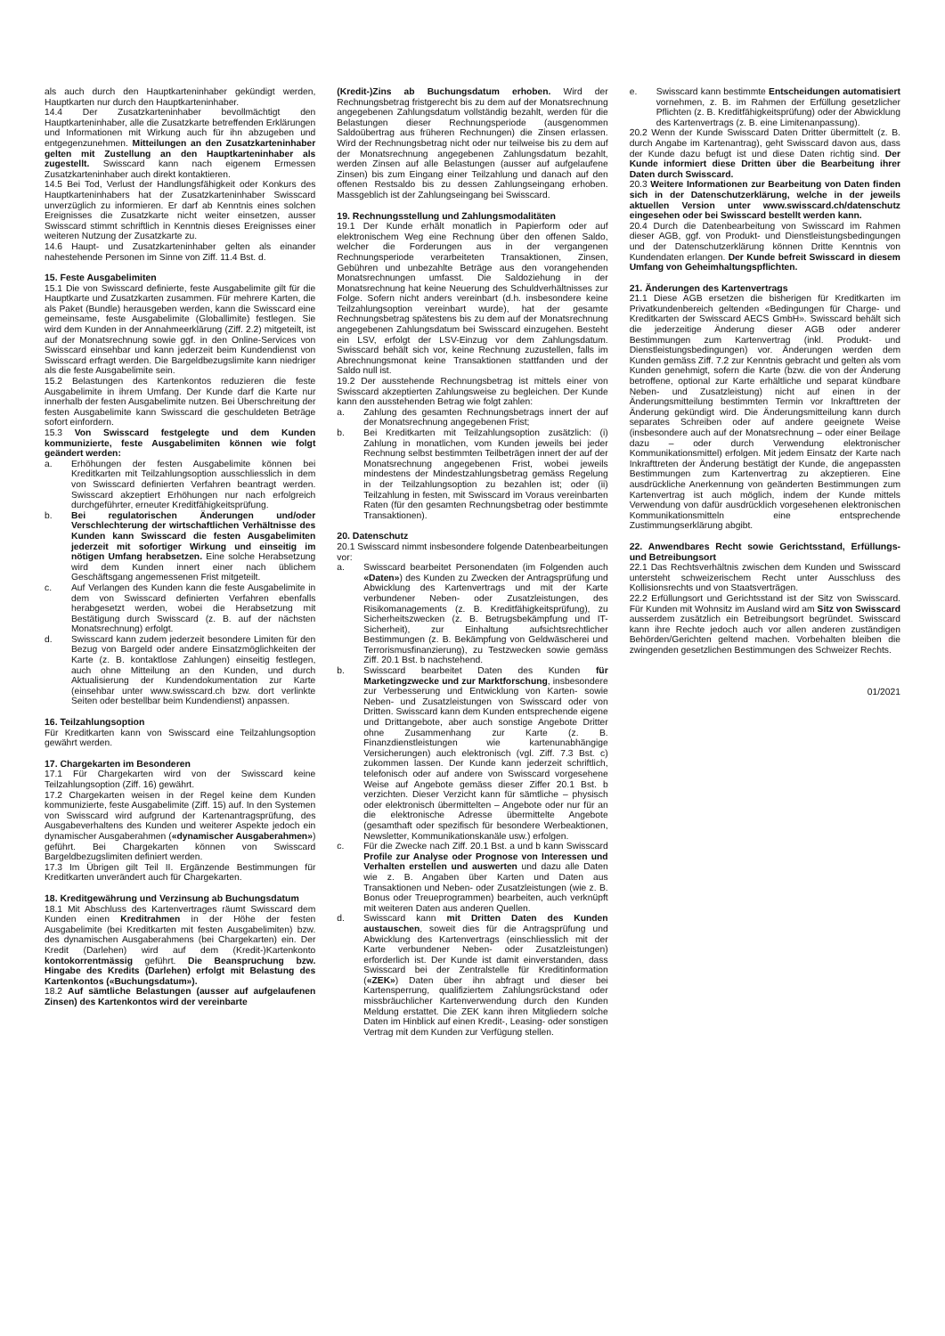als auch durch den Hauptkarteninhaber gekündigt werden, Hauptkarten nur durch den Hauptkarteninhaber.
14.4 Der Zusatzkarteninhaber bevollmächtigt den Hauptkarteninhaber, alle die Zusatzkarte betreffenden Erklärungen und Informationen mit Wirkung auch für ihn abzugeben und entgegenzunehmen. Mitteilungen an den Zusatzkarteninhaber gelten mit Zustellung an den Hauptkarteninhaber als zugestellt. Swisscard kann nach eigenem Ermessen Zusatzkarteninhaber auch direkt kontaktieren.
14.5 Bei Tod, Verlust der Handlungsfähigkeit oder Konkurs des Hauptkarteninhabers hat der Zusatzkarteninhaber Swisscard unverzüglich zu informieren. Er darf ab Kenntnis eines solchen Ereignisses die Zusatzkarte nicht weiter einsetzen, ausser Swisscard stimmt schriftlich in Kenntnis dieses Ereignisses einer weiteren Nutzung der Zusatzkarte zu.
14.6 Haupt- und Zusatzkarteninhaber gelten als einander nahestehende Personen im Sinne von Ziff. 11.4 Bst. d.
15. Feste Ausgabelimiten
15.1 Die von Swisscard definierte, feste Ausgabelimite gilt für die Hauptkarte und Zusatzkarten zusammen. Für mehrere Karten, die als Paket (Bundle) herausgeben werden, kann die Swisscard eine gemeinsame, feste Ausgabelimite (Globallimite) festlegen. Sie wird dem Kunden in der Annahmeerklärung (Ziff. 2.2) mitgeteilt, ist auf der Monatsrechnung sowie ggf. in den Online-Services von Swisscard einsehbar und kann jederzeit beim Kundendienst von Swisscard erfragt werden. Die Bargeldbezugslimite kann niedriger als die feste Ausgabelimite sein.
15.2 Belastungen des Kartenkontos reduzieren die feste Ausgabelimite in ihrem Umfang. Der Kunde darf die Karte nur innerhalb der festen Ausgabelimite nutzen. Bei Überschreitung der festen Ausgabelimite kann Swisscard die geschuldeten Beträge sofort einfordern.
15.3 Von Swisscard festgelegte und dem Kunden kommunizierte, feste Ausgabelimiten können wie folgt geändert werden:
a. Erhöhungen der festen Ausgabelimite können bei Kreditkarten mit Teilzahlungsoption ausschliesslich in dem von Swisscard definierten Verfahren beantragt werden. Swisscard akzeptiert Erhöhungen nur nach erfolgreich durchgeführter, erneuter Kreditfähigkeitsprüfung.
b. Bei regulatorischen Änderungen und/oder Verschlechterung der wirtschaftlichen Verhältnisse des Kunden kann Swisscard die festen Ausgabelimiten jederzeit mit sofortiger Wirkung und einseitig im nötigen Umfang herabsetzen. Eine solche Herabsetzung wird dem Kunden innert einer nach üblichem Geschäftsgang angemessenen Frist mitgeteilt.
c. Auf Verlangen des Kunden kann die feste Ausgabelimite in dem von Swisscard definierten Verfahren ebenfalls herabgesetzt werden, wobei die Herabsetzung mit Bestätigung durch Swisscard (z. B. auf der nächsten Monatsrechnung) erfolgt.
d. Swisscard kann zudem jederzeit besondere Limiten für den Bezug von Bargeld oder andere Einsatzmöglichkeiten der Karte (z. B. kontaktlose Zahlungen) einseitig festlegen, auch ohne Mitteilung an den Kunden, und durch Aktualisierung der Kundendokumentation zur Karte (einsehbar unter www.swisscard.ch bzw. dort verlinkte Seiten oder bestellbar beim Kundendienst) anpassen.
16. Teilzahlungsoption
Für Kreditkarten kann von Swisscard eine Teilzahlungsoption gewährt werden.
17. Chargekarten im Besonderen
17.1 Für Chargekarten wird von der Swisscard keine Teilzahlungsoption (Ziff. 16) gewährt.
17.2 Chargekarten weisen in der Regel keine dem Kunden kommunizierte, feste Ausgabelimite (Ziff. 15) auf. In den Systemen von Swisscard wird aufgrund der Kartenantragsprüfung, des Ausgabeverhaltens des Kunden und weiterer Aspekte jedoch ein dynamischer Ausgaberahmen («dynamischer Ausgaberahmen») geführt. Bei Chargekarten können von Swisscard Bargeldbezugslimiten definiert werden.
17.3 Im Übrigen gilt Teil II. Ergänzende Bestimmungen für Kreditkarten unverändert auch für Chargekarten.
18. Kreditgewährung und Verzinsung ab Buchungsdatum
18.1 Mit Abschluss des Kartenvertrages räumt Swisscard dem Kunden einen Kreditrahmen in der Höhe der festen Ausgabelimite (bei Kreditkarten mit festen Ausgabelimiten) bzw. des dynamischen Ausgaberahmens (bei Chargekarten) ein. Der Kredit (Darlehen) wird auf dem (Kredit-)Kartenkonto kontokorrentmässig geführt. Die Beanspruchung bzw. Hingabe des Kredits (Darlehen) erfolgt mit Belastung des Kartenkontos («Buchungsdatum»).
18.2 Auf sämtliche Belastungen (ausser auf aufgelaufenen Zinsen) des Kartenkontos wird der vereinbarte
(Kredit-)Zins ab Buchungsdatum erhoben. Wird der Rechnungsbetrag fristgerecht bis zu dem auf der Monatsrechnung angegebenen Zahlungsdatum vollständig bezahlt, werden für die Belastungen dieser Rechnungsperiode (ausgenommen Saldoübertrag aus früheren Rechnungen) die Zinsen erlassen. Wird der Rechnungsbetrag nicht oder nur teilweise bis zu dem auf der Monatsrechnung angegebenen Zahlungsdatum bezahlt, werden Zinsen auf alle Belastungen (ausser auf aufgelaufene Zinsen) bis zum Eingang einer Teilzahlung und danach auf den offenen Restsaldo bis zu dessen Zahlungseingang erhoben. Massgeblich ist der Zahlungseingang bei Swisscard.
19. Rechnungsstellung und Zahlungsmodalitäten
19.1 Der Kunde erhält monatlich in Papierform oder auf elektronischem Weg eine Rechnung über den offenen Saldo, welcher die Forderungen aus in der vergangenen Rechnungsperiode verarbeiteten Transaktionen, Zinsen, Gebühren und unbezahlte Beträge aus den vorangehenden Monatsrechnungen umfasst. Die Saldoziehung in der Monatsrechnung hat keine Neuerung des Schuldverhältnisses zur Folge. Sofern nicht anders vereinbart (d.h. insbesondere keine Teilzahlungsoption vereinbart wurde), hat der gesamte Rechnungsbetrag spätestens bis zu dem auf der Monatsrechnung angegebenen Zahlungsdatum bei Swisscard einzugehen. Besteht ein LSV, erfolgt der LSV-Einzug vor dem Zahlungsdatum. Swisscard behält sich vor, keine Rechnung zuzustellen, falls im Abrechnungsmonat keine Transaktionen stattfanden und der Saldo null ist.
19.2 Der ausstehende Rechnungsbetrag ist mittels einer von Swisscard akzeptierten Zahlungsweise zu begleichen. Der Kunde kann den ausstehenden Betrag wie folgt zahlen:
a. Zahlung des gesamten Rechnungsbetrags innert der auf der Monatsrechnung angegebenen Frist;
b. Bei Kreditkarten mit Teilzahlungsoption zusätzlich: (i) Zahlung in monatlichen, vom Kunden jeweils bei jeder Rechnung selbst bestimmten Teilbeträgen innert der auf der Monatsrechnung angegebenen Frist, wobei jeweils mindestens der Mindestzahlungsbetrag gemäss Regelung in der Teilzahlungsoption zu bezahlen ist; oder (ii) Teilzahlung in festen, mit Swisscard im Voraus vereinbarten Raten (für den gesamten Rechnungsbetrag oder bestimmte Transaktionen).
20. Datenschutz
20.1 Swisscard nimmt insbesondere folgende Datenbearbeitungen vor:
a. Swisscard bearbeitet Personendaten (im Folgenden auch «Daten») des Kunden zu Zwecken der Antragsprüfung und Abwicklung des Kartenvertrags und mit der Karte verbundener Neben- oder Zusatzleistungen, des Risikomanagements (z. B. Kreditfähigkeitsprüfung), zu Sicherheitszwecken (z. B. Betrugsbekämpfung und IT-Sicherheit), zur Einhaltung aufsichtsrechtlicher Bestimmungen (z. B. Bekämpfung von Geldwäscherei und Terrorismusfinanzierung), zu Testzwecken sowie gemäss Ziff. 20.1 Bst. b nachstehend.
b. Swisscard bearbeitet Daten des Kunden für Marketingzwecke und zur Marktforschung, insbesondere zur Verbesserung und Entwicklung von Karten- sowie Neben- und Zusatzleistungen von Swisscard oder von Dritten. Swisscard kann dem Kunden entsprechende eigene und Drittangebote, aber auch sonstige Angebote Dritter ohne Zusammenhang zur Karte (z. B. Finanzdienstleistungen wie kartenunabhängige Versicherungen) auch elektronisch (vgl. Ziff. 7.3 Bst. c) zukommen lassen. Der Kunde kann jederzeit schriftlich, telefonisch oder auf andere von Swisscard vorgesehene Weise auf Angebote gemäss dieser Ziffer 20.1 Bst. b verzichten. Dieser Verzicht kann für sämtliche – physisch oder elektronisch übermittelten – Angebote oder nur für an die elektronische Adresse übermittelte Angebote (gesamthaft oder spezifisch für besondere Werbeaktionen, Newsletter, Kommunikationskanäle usw.) erfolgen.
c. Für die Zwecke nach Ziff. 20.1 Bst. a und b kann Swisscard Profile zur Analyse oder Prognose von Interessen und Verhalten erstellen und auswerten und dazu alle Daten wie z. B. Angaben über Karten und Daten aus Transaktionen und Neben- oder Zusatzleistungen (wie z. B. Bonus oder Treueprogrammen) bearbeiten, auch verknüpft mit weiteren Daten aus anderen Quellen.
d. Swisscard kann mit Dritten Daten des Kunden austauschen, soweit dies für die Antragsprüfung und Abwicklung des Kartenvertrags (einschliesslich mit der Karte verbundener Neben- oder Zusatzleistungen) erforderlich ist. Der Kunde ist damit einverstanden, dass Swisscard bei der Zentralstelle für Kreditinformation («ZEK») Daten über ihn abfragt und dieser bei Kartensperrung, qualifiziertem Zahlungsrückstand oder missbräuchlicher Kartenverwendung durch den Kunden Meldung erstattet. Die ZEK kann ihren Mitgliedern solche Daten im Hinblick auf einen Kredit-, Leasing- oder sonstigen Vertrag mit dem Kunden zur Verfügung stellen.
e. Swisscard kann bestimmte Entscheidungen automatisiert vornehmen, z. B. im Rahmen der Erfüllung gesetzlicher Pflichten (z. B. Kreditfähigkeitsprüfung) oder der Abwicklung des Kartenvertrags (z. B. eine Limitenanpassung).
20.2 Wenn der Kunde Swisscard Daten Dritter übermittelt (z. B. durch Angabe im Kartenantrag), geht Swisscard davon aus, dass der Kunde dazu befugt ist und diese Daten richtig sind. Der Kunde informiert diese Dritten über die Bearbeitung ihrer Daten durch Swisscard.
20.3 Weitere Informationen zur Bearbeitung von Daten finden sich in der Datenschutzerklärung, welche in der jeweils aktuellen Version unter www.swisscard.ch/datenschutz eingesehen oder bei Swisscard bestellt werden kann.
20.4 Durch die Datenbearbeitung von Swisscard im Rahmen dieser AGB, ggf. von Produkt- und Dienstleistungsbedingungen und der Datenschutzerklärung können Dritte Kenntnis von Kundendaten erlangen. Der Kunde befreit Swisscard in diesem Umfang von Geheimhaltungspflichten.
21. Änderungen des Kartenvertrags
21.1 Diese AGB ersetzen die bisherigen für Kreditkarten im Privatkundenbereich geltenden «Bedingungen für Charge- und Kreditkarten der Swisscard AECS GmbH». Swisscard behält sich die jederzeitige Änderung dieser AGB oder anderer Bestimmungen zum Kartenvertrag (inkl. Produkt- und Dienstleistungsbedingungen) vor. Änderungen werden dem Kunden gemäss Ziff. 7.2 zur Kenntnis gebracht und gelten als vom Kunden genehmigt, sofern die Karte (bzw. die von der Änderung betroffene, optional zur Karte erhältliche und separat kündbare Neben- und Zusatzleistung) nicht auf einen in der Änderungsmitteilung bestimmten Termin vor Inkrafttreten der Änderung gekündigt wird. Die Änderungsmitteilung kann durch separates Schreiben oder auf andere geeignete Weise (insbesondere auch auf der Monatsrechnung – oder einer Beilage dazu – oder durch Verwendung elektronischer Kommunikationsmittel) erfolgen. Mit jedem Einsatz der Karte nach Inkrafttreten der Änderung bestätigt der Kunde, die angepassten Bestimmungen zum Kartenvertrag zu akzeptieren. Eine ausdrückliche Anerkennung von geänderten Bestimmungen zum Kartenvertrag ist auch möglich, indem der Kunde mittels Verwendung von dafür ausdrücklich vorgesehenen elektronischen Kommunikationsmitteln eine entsprechende Zustimmungserklärung abgibt.
22. Anwendbares Recht sowie Gerichtsstand, Erfüllungs- und Betreibungsort
22.1 Das Rechtsverhältnis zwischen dem Kunden und Swisscard untersteht schweizerischem Recht unter Ausschluss des Kollisionsrechts und von Staatsverträgen.
22.2 Erfüllungsort und Gerichtsstand ist der Sitz von Swisscard. Für Kunden mit Wohnsitz im Ausland wird am Sitz von Swisscard ausserdem zusätzlich ein Betreibungsort begründet. Swisscard kann ihre Rechte jedoch auch vor allen anderen zuständigen Behörden/Gerichten geltend machen. Vorbehalten bleiben die zwingenden gesetzlichen Bestimmungen des Schweizer Rechts.
01/2021